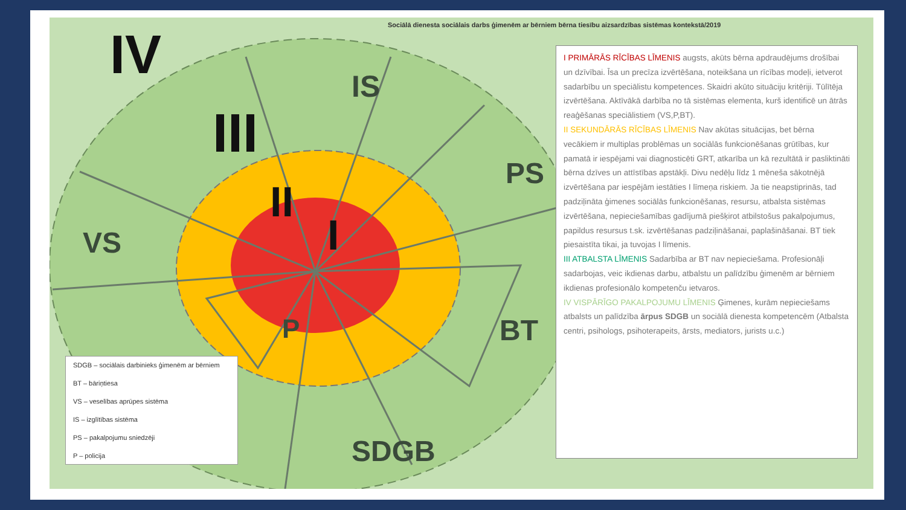Sociālā dienesta sociālais darbs ģimenēm ar bērniem bērna tiesību aizsardzības sistēmas kontekstā/2019
IV
III
II
I
IS
PS
VS
BT
P
SDGB
SDGB – sociālais darbinieks ģimenēm ar bērniem
BT – bāriņtiesa
VS – veselības aprūpes sistēma
IS – izglītības sistēma
PS – pakalpojumu sniedzēji
P – policija
I PRIMĀRĀS RĪCĪBAS LĪMENIS augsts, akūts bērna apdraudējums drošībai un dzīvībai. Īsa un precīza izvērtēšana, noteikšana un rīcības modeļi, ietverot sadarbību un speciālistu kompetences. Skaidri akūto situāciju kritēriji. Tūlītēja izvērtēšana. Aktīvākā darbība no tā sistēmas elementa, kurš identificē un ātrās reaģēšanas speciālistiem (VS,P,BT).
II SEKUNDĀRĀS RĪCĪBAS LĪMENIS Nav akūtas situācijas, bet bērna vecākiem ir multiplas problēmas un sociālās funkcionēšanas grūtības, kur pamatā ir iespējami vai diagnosticēti GRT, atkarība un kā rezultātā ir pasliktināti bērna dzīves un attīstības apstākļi. Divu nedēļu līdz 1 mēneša sākotnējā izvērtēšana par iespējām iestāties I līmeņa riskiem. Ja tie neapstiprinās, tad padziļināta ģimenes sociālās funkcionēšanas, resursu, atbalsta sistēmas izvērtēšana, nepieciešamības gadījumā piešķirot atbilstošus pakalpojumus, papildus resursus t.sk. izvērtēšanas padziļināšanai, paplašināšanai. BT tiek piesaistīta tikai, ja tuvojas I līmenis.
III ATBALSTA LĪMENIS Sadarbība ar BT nav nepieciešama. Profesionāļi sadarbojas, veic ikdienas darbu, atbalstu un palīdzību ģimenēm ar bērniem ikdienas profesionālo kompetenču ietvaros.
IV VISPĀRĪGO PAKALPOJUMU LĪMENIS Ģimenes, kurām nepieciešams atbalsts un palīdzība ārpus SDGB un sociālā dienesta kompetencēm (Atbalsta centri, psihologs, psihoterapeits, ārsts, mediators, jurists u.c.)